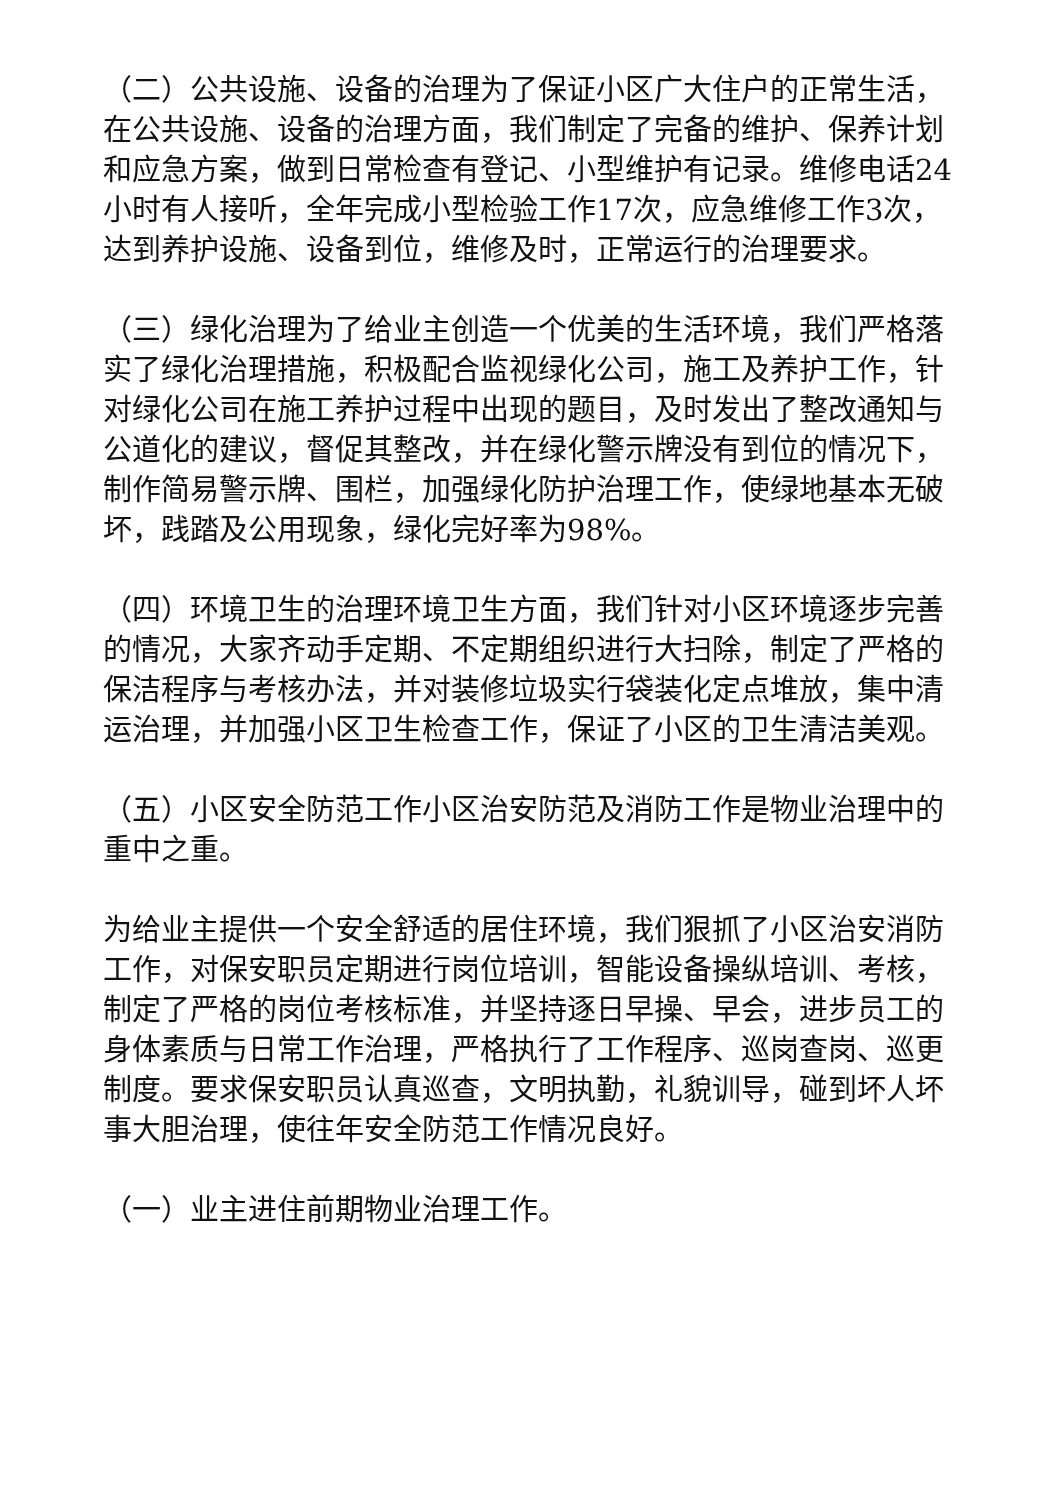（二）公共设施、设备的治理为了保证小区广大住户的正常生活，在公共设施、设备的治理方面，我们制定了完备的维护、保养计划和应急方案，做到日常检查有登记、小型维护有记录。维修电话24小时有人接听，全年完成小型检验工作17次，应急维修工作3次，达到养护设施、设备到位，维修及时，正常运行的治理要求。
（三）绿化治理为了给业主创造一个优美的生活环境，我们严格落实了绿化治理措施，积极配合监视绿化公司，施工及养护工作，针对绿化公司在施工养护过程中出现的题目，及时发出了整改通知与公道化的建议，督促其整改，并在绿化警示牌没有到位的情况下，制作简易警示牌、围栏，加强绿化防护治理工作，使绿地基本无破坏，践踏及公用现象，绿化完好率为98%。
（四）环境卫生的治理环境卫生方面，我们针对小区环境逐步完善的情况，大家齐动手定期、不定期组织进行大扫除，制定了严格的保洁程序与考核办法，并对装修垃圾实行袋装化定点堆放，集中清运治理，并加强小区卫生检查工作，保证了小区的卫生清洁美观。
（五）小区安全防范工作小区治安防范及消防工作是物业治理中的重中之重。
为给业主提供一个安全舒适的居住环境，我们狠抓了小区治安消防工作，对保安职员定期进行岗位培训，智能设备操纵培训、考核，制定了严格的岗位考核标准，并坚持逐日早操、早会，进步员工的身体素质与日常工作治理，严格执行了工作程序、巡岗查岗、巡更制度。要求保安职员认真巡查，文明执勤，礼貌训导，碰到坏人坏事大胆治理，使往年安全防范工作情况良好。
（一）业主进住前期物业治理工作。